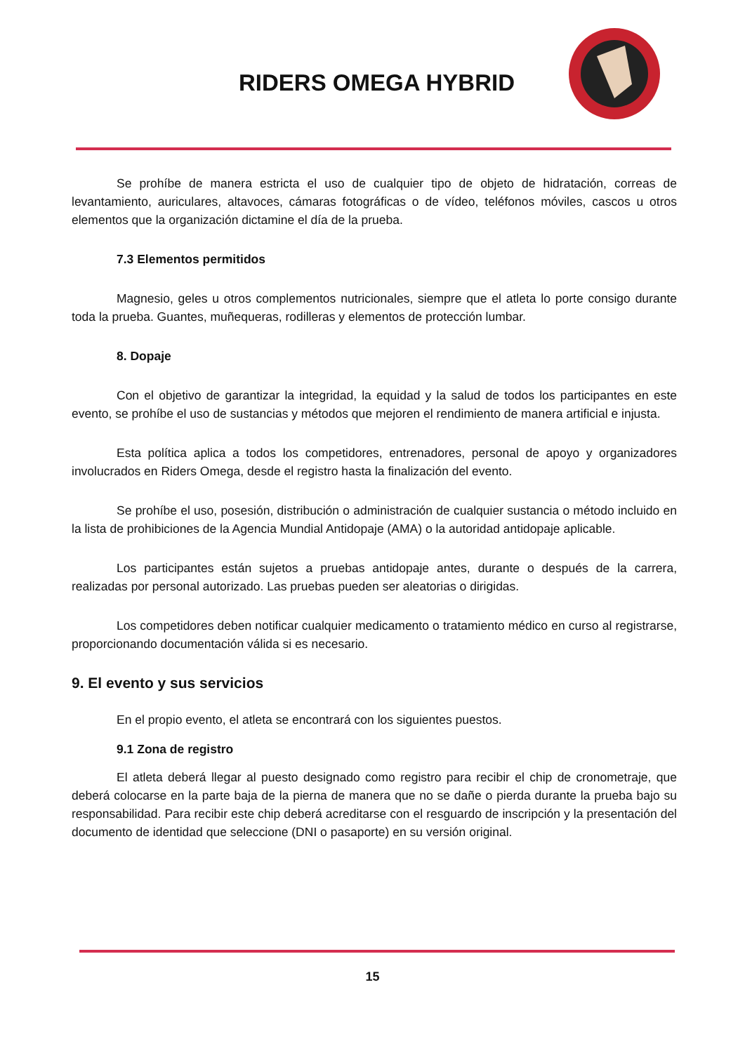RIDERS OMEGA HYBRID
Se prohíbe de manera estricta el uso de cualquier tipo de objeto de hidratación, correas de levantamiento, auriculares, altavoces, cámaras fotográficas o de vídeo, teléfonos móviles, cascos u otros elementos que la organización dictamine el día de la prueba.
7.3 Elementos permitidos
Magnesio, geles u otros complementos nutricionales, siempre que el atleta lo porte consigo durante toda la prueba. Guantes, muñequeras, rodilleras y elementos de protección lumbar.
8. Dopaje
Con el objetivo de garantizar la integridad, la equidad y la salud de todos los participantes en este evento, se prohíbe el uso de sustancias y métodos que mejoren el rendimiento de manera artificial e injusta.
Esta política aplica a todos los competidores, entrenadores, personal de apoyo y organizadores involucrados en Riders Omega, desde el registro hasta la finalización del evento.
Se prohíbe el uso, posesión, distribución o administración de cualquier sustancia o método incluido en la lista de prohibiciones de la Agencia Mundial Antidopaje (AMA) o la autoridad antidopaje aplicable.
Los participantes están sujetos a pruebas antidopaje antes, durante o después de la carrera, realizadas por personal autorizado. Las pruebas pueden ser aleatorias o dirigidas.
Los competidores deben notificar cualquier medicamento o tratamiento médico en curso al registrarse, proporcionando documentación válida si es necesario.
9. El evento y sus servicios
En el propio evento, el atleta se encontrará con los siguientes puestos.
9.1 Zona de registro
El atleta deberá llegar al puesto designado como registro para recibir el chip de cronometraje, que deberá colocarse en la parte baja de la pierna de manera que no se dañe o pierda durante la prueba bajo su responsabilidad. Para recibir este chip deberá acreditarse con el resguardo de inscripción y la presentación del documento de identidad que seleccione (DNI o pasaporte) en su versión original.
15